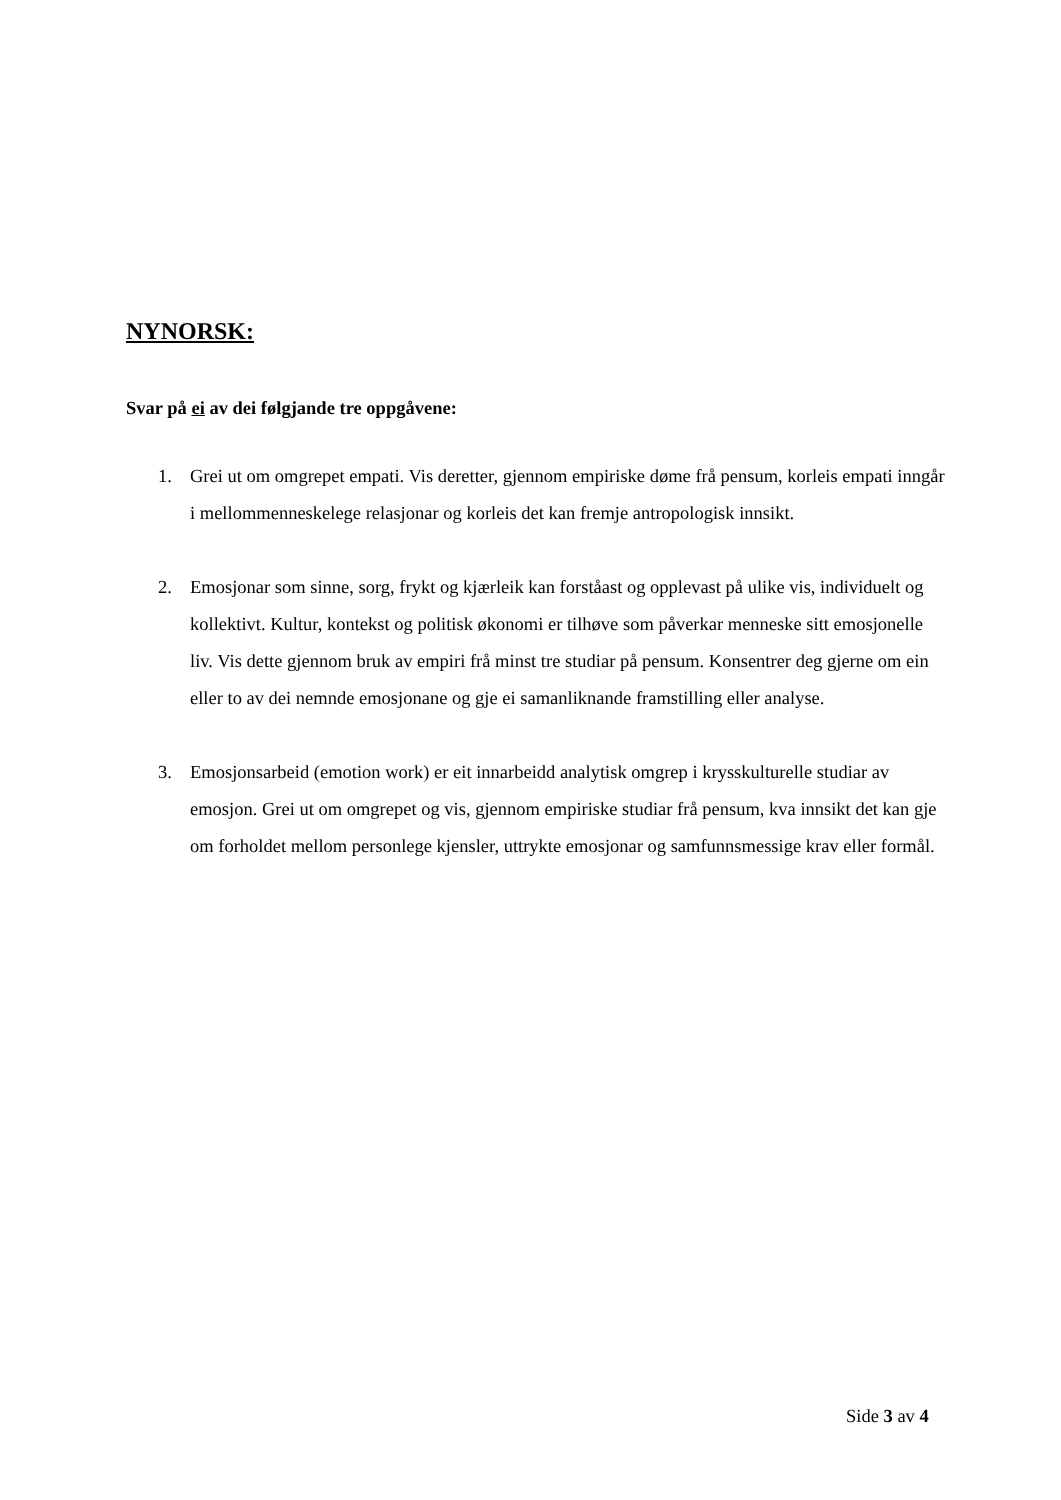NYNORSK:
Svar på ei av dei følgjande tre oppgåvene:
1. Grei ut om omgrepet empati. Vis deretter, gjennom empiriske døme frå pensum, korleis empati inngår i mellommenneskelege relasjonar og korleis det kan fremje antropologisk innsikt.
2. Emosjonar som sinne, sorg, frykt og kjærleik kan forståast og opplevast på ulike vis, individuelt og kollektivt. Kultur, kontekst og politisk økonomi er tilhøve som påverkar menneske sitt emosjonelle liv. Vis dette gjennom bruk av empiri frå minst tre studiar på pensum. Konsentrer deg gjerne om ein eller to av dei nemnde emosjonane og gje ei samanliknande framstilling eller analyse.
3. Emosjonsarbeid (emotion work) er eit innarbeidd analytisk omgrep i krysskulturelle studiar av emosjon. Grei ut om omgrepet og vis, gjennom empiriske studiar frå pensum, kva innsikt det kan gje om forholdet mellom personlege kjensler, uttrykte emosjonar og samfunnsmessige krav eller formål.
Side 3 av 4